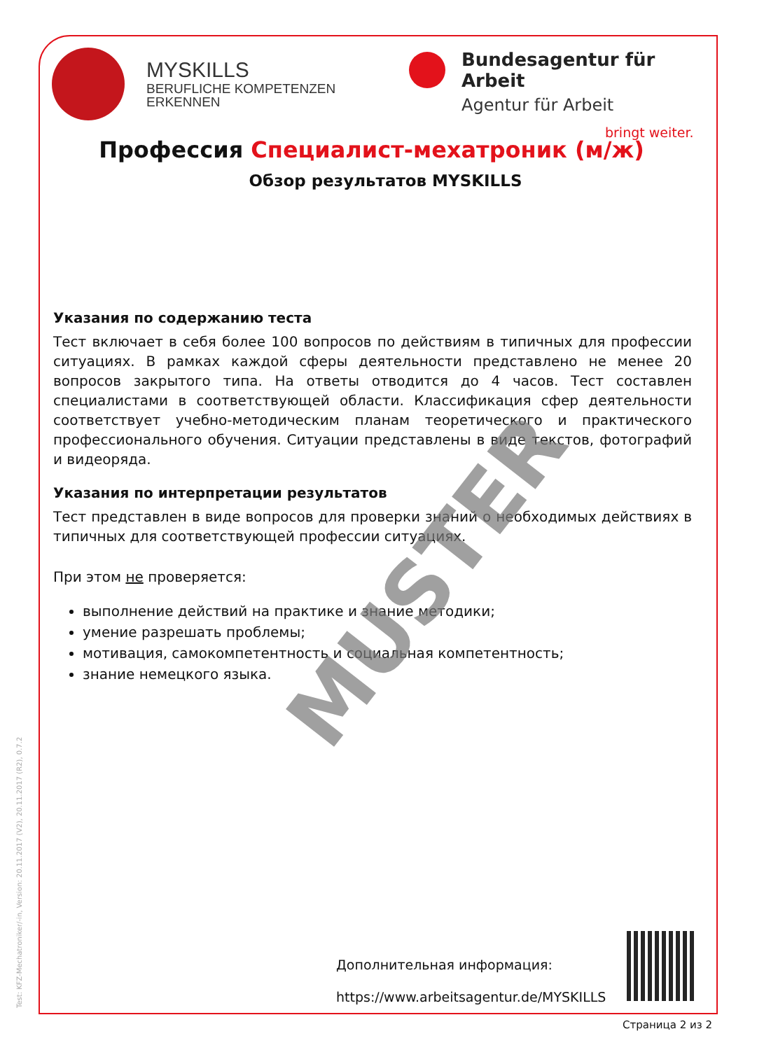Test: KFZ-Mechatroniker/-in, Version: 20.11.2017 (V2), 20.11.2017 (R2), 0.7.2
MYSKILLS
BERUFLICHE KOMPETENZEN
ERKENNEN
Bundesagentur für Arbeit
Agentur für Arbeit
bringt weiter.
Профессия Специалист-мехатроник (м/ж)
Обзор результатов MYSKILLS
Указания по содержанию теста
Тест включает в себя более 100 вопросов по действиям в типичных для профессии ситуациях. В рамках каждой сферы деятельности представлено не менее 20 вопросов закрытого типа. На ответы отводится до 4 часов. Тест составлен специалистами в соответствующей области. Классификация сфер деятельности соответствует учебно-методическим планам теоретического и практического профессионального обучения. Ситуации представлены в виде текстов, фотографий и видеоряда.
Указания по интерпретации результатов
Тест представлен в виде вопросов для проверки знаний о необходимых действиях в типичных для соответствующей профессии ситуациях.
При этом не проверяется:
выполнение действий на практике и знание методики;
умение разрешать проблемы;
мотивация, самокомпетентность и социальная компетентность;
знание немецкого языка.
MUSTER
Дополнительная информация:
https://www.arbeitsagentur.de/MYSKILLS
Страница 2 из 2